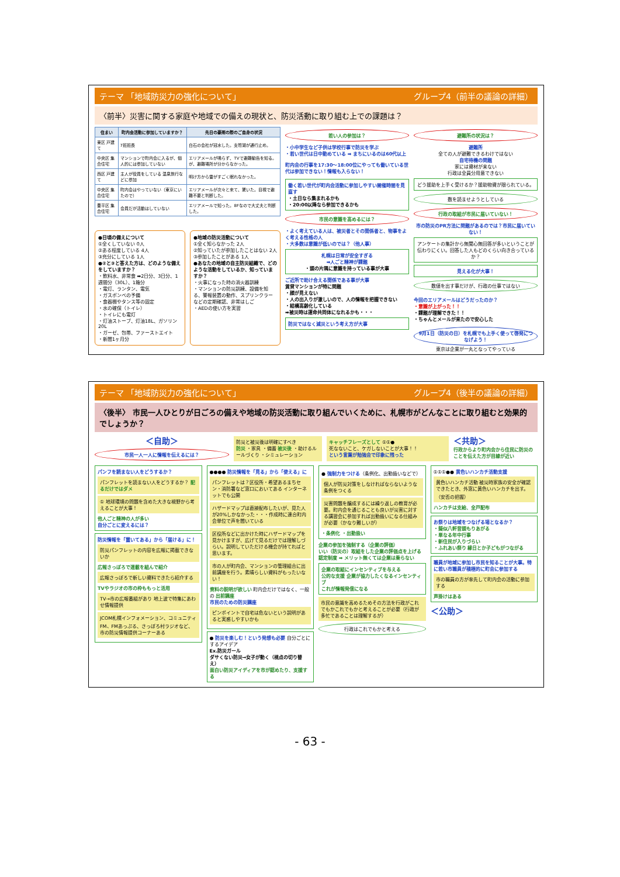テーマ 「地域防災力の強化について」 グループ4（前半の議論の詳細）
〈前半〉災害に関する家庭や地域での備えの現状と、防災活動に取り組む上での課題は？
| 住まい | 町内会活動に参加していますか？ | 先日の豪雨の際のご自身の状況 |
| --- | --- | --- |
| 東区 戸建て | 7班班長 | 白石の会社が冠水した。支笏湖が通行止め。 |
| 中央区 集合住宅 | マンションで町内会に入るが、個人的には参加していない | エリアメールが鳴らず、TVで避難勧告を知る。が、避難場所が分からなかった。 |
| 西区 戸建て | 主人が役員をしている 温泉旅行などに参加 | 明け方から雷がすごく眠れなかった。 |
| 中央区 集合住宅 | 町内会はやっていない（東京にいたので） | エリアメールが次々と来て、驚いた。目視で避難不要と判断した。 |
| 豊平区 集合住宅 | 会員だが活動はしていない | エリアメールで知った。8Fなので大丈夫と判断した。 |
●日頃の備えについて
①全くしていない 0人
②ある程度している 4人
③充分にしている 1人
●②と③と答えた方は、どのような備えをしていますか？
・飲料水、非常食 ➡2日分、3日分、1週間分（30L）、1箱分
・電灯、ランタン、電気
・ガスボンベの予備
・食器棚やタンス等の固定
・水の確保（トイレ）
・トイレにも電灯
・灯油ストーブ、灯油18L、ガソリン20L
・ガーゼ、包帯、ファーストエイト
・新聞1ヶ月分
●地域の防災活動について
①全く知らなかった 2人
②知っていたが参加したことはない 2人
③参加したことがある 1人
●あなたの地域の自主防災組織で、どのような活動をしているか、知っていますか？
・火事になった時の消火器訓練
・マンションの防災訓練、設備を知る、警報装置の動作、スプリンクラーなどの定期確認、非常はしご
・AEDの使い方を実習
若い人の参加は？
・小中学生など子供は学校行事で防災を学ぶ
・若い世代は日中勤めている ➡ まちにいるのは60代以上
町内会の行事を17:30〜18:00位にやっても働いている世代は参加できない！情報も入らない！
働く若い世代が町内会活動に参加しやすい開催時間を見直す
・土日なら集まれるかも
・20:00以降なら参加できるかも
市民の意識を高めるには？
・よく考えている人は、被災者とその関係者と、物事をよく考える性格の人
・大多数は意識が低いのでは？（他人事）
札幌は日常が安全すぎる
➡人ごと精神が課題
・頭の片隅に意識を持っている事が大事
ご近所で助け合える関係である事が大事
賃貸マンションが特に問題
・顔が見えない
・人の出入りが激しいので、人の情報を把握できない
・結構高齢化している
➡被災時は運命共同体になれるかも・・・
防災ではなく減災という考え方が大事
避難所の状況は？
避難所
全ての人が避難できるわけではない
自宅待機の問題
家には資材が来ない
行政は全員分用意できない
どう援助を上手く受けるか？援助物資が限られている。
数を読ませようとしている
行政の取組が市民に届いていない！
市の防災のPR方法に問題があるのでは？市民に届いていない！
アンケートの集計から無関心無回答が多いということが伝わりにくい。回答した人もどのくらい向き合っているか？
見える化が大事！
数値を出す事だけが、行政の仕事ではない
今回のエリアメールはどうだったのか？
・意識が上がった！！
・課題が理解できた！！
・ちゃんとメールが来たので安心した
9月1日（防災の日）を札幌でも上手く使って啓発につなげよう！
東京は企業が一丸となってやっている
テーマ 「地域防災力の強化について」 グループ4（後半の議論の詳細）
〈後半〉 市民一人ひとりが日ごろの備えや地域の防災活動に取り組んでいくために、札幌市がどんなことに取り組むと効果的でしょうか？
＜自助＞
市民一人一人に情報を伝えるには？
防災と被災後は明確にすべき
防災 ・家具 ・備蓄 被災後 ・助けるルールづくり ・シミュレーション
キャッチフレーズとして ①①●
死なないこと、ケガしないことが大事！！
という言葉が勉強会で印象に残った
＜共助＞
行政からより町内会から住民に防災のことを伝えた方が目線が近い
パンフを読まない人をどうするか？
パンフレットを読まない人をどうするか？ 配るだけではダメ
① 地球環境の問題を含めた大きな視野から考えることが大事！
他人ごと精神の人が多い
自分ごとに変えるには？
防災情報を「置いてある」から「届ける」に！
防災パンフレットの内容を広報に掲載できないか
広報さっぽろで連載を組んで紹介
広報さっぽろで新しい資料できたら紹介する
TVやラジオの市の枠ももっと活用
TV→市の広報番組があり 地上波で特集にあわせ情報提供
JCOM札幌インフォメーション、コミュニティFM、FMあっぷる、さっぽろ村ラジオなど、市の防災情報提供コーナーある
●●●● 防災情報を「見る」から「使える」に
パンフレットは？区役所・希望あるまちセン・消防署など窓口においてある インターネットでも公開
ハザードマップは直接配布したいが、見た人が20%しかなかった・・・作成時に連合町内会単位で声を聞いている
区役所などに出かけた時にハザードマップを見かけますが、広げて見るだけでは理解しづらい。説明していただける機会が持てればと思います。
市の人が町内会、マンションの管理組合に出前講座を行う。素晴らしい資料がもったいない！
資料の説明が欲しい 町内会だけではなく、一般の 出前講座
市民のための防災講座
ピンポイントで自宅は危ないという説明があると実感しやすいかも
● 防災を楽しむ！という発想も必要 自分ごとにするアイデア
Ex.防災ガール
ダサくない防災→女子が動く（視点の切り替え）
面白い防災アイディアを市が認めたり、支援する
● 強制力をつける（条例化、出勤扱いなどで）
個人が防災対策をしなければならないような条例をつくる
災害問題を醸成するには繰り返しの教育が必要。町内会を通じることも良いが災害に対する講習会に参加すれば出勤扱いになる仕組みが必要（かなり難しいが）
・条例化 ・出勤扱い
企業の参加を強制する（企業の評価）
いい（防災の）取組をした企業の評価点を上げる
認定制度 ➡ メリット無くては企業は乗らない
企業の取組にインセンティブを与える
公的な支援 企業が協力したくなるインセンティブ
これが情報発信になる
市民の意識を高めるためその方法を行政がこれでもかこれでもかと考えることが必要（行政が多忙であることは理解するが）
行政はこれでもかと考える
①①①●● 黄色いハンカチ活動支援
黄色いハンカチ活動 被災時家族の安全が確認できたとき、外窓に黄色いハンカチを出す。（安否の把握）
ハンカチは支給、全戸配布
お祭りは地域をつなげる場となるか？
・擬似八軒音頭もりあがる
・単なる年中行事
・新住民が入りづらい
・ふれあい祭り 縁日とか子どもがつながる
職員が地域に参加し市民を知ることが大事。特に若い市職員が積極的に町会に参加する
市の職員の方が率先して町内会の活動に参加する
声掛けはある
＜公助＞
- 63 -